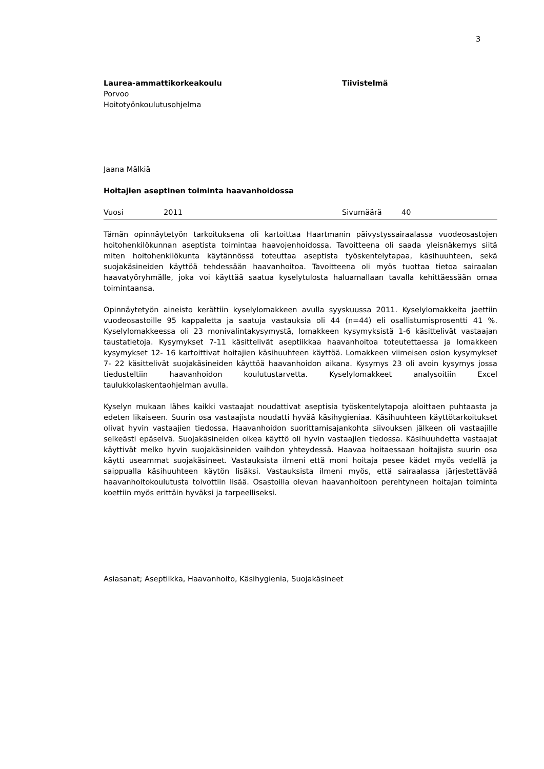3
Laurea-ammattikorkeakoulu Tiivistelmä
Porvoo
Hoitotyönkoulutusohjelma
Jaana Mälkiä
Hoitajien aseptinen toiminta haavanhoidossa
Vuosi 2011 Sivumäärä 40
Tämän opinnäytetyön tarkoituksena oli kartoittaa Haartmanin päivystyssairaalassa vuodeosastojen hoitohenkilökunnan aseptista toimintaa haavojenhoidossa. Tavoitteena oli saada yleisnäkemys siitä miten hoitohenkilökunta käytännössä toteuttaa aseptista työskentelytapaa, käsihuuhteen, sekä suojakäsineiden käyttöä tehdessään haavanhoitoa. Tavoitteena oli myös tuottaa tietoa sairaalan haavatyöryhmälle, joka voi käyttää saatua kyselytulosta haluamallaan tavalla kehittäessään omaa toimintaansa.
Opinnäytetyön aineisto kerättiin kyselylomakkeen avulla syyskuussa 2011. Kyselylomakkeita jaettiin vuodeosastoille 95 kappaletta ja saatuja vastauksia oli 44 (n=44) eli osallistumisprosentti 41 %. Kyselylomakkeessa oli 23 monivalintakysymystä, lomakkeen kysymyksistä 1-6 käsittelivät vastaajan taustatietoja. Kysymykset 7-11 käsittelivät aseptiikkaa haavanhoitoa toteutettaessa ja lomakkeen kysymykset 12- 16 kartoittivat hoitajien käsihuuhteen käyttöä. Lomakkeen viimeisen osion kysymykset 7- 22 käsittelivät suojakäsineiden käyttöä haavanhoidon aikana. Kysymys 23 oli avoin kysymys jossa tiedusteltiin haavanhoidon koulutustarvetta. Kyselylomakkeet analysoitiin Excel taulukkolaskentaohjelman avulla.
Kyselyn mukaan lähes kaikki vastaajat noudattivat aseptisia työskentelytapoja aloittaen puhtaasta ja edeten likaiseen. Suurin osa vastaajista noudatti hyvää käsihygieniaa. Käsihuuhteen käyttötarkoitukset olivat hyvin vastaajien tiedossa. Haavanhoidon suorittamisajankohta siivouksen jälkeen oli vastaajille selkeästi epäselvä. Suojakäsineiden oikea käyttö oli hyvin vastaajien tiedossa. Käsihuuhdetta vastaajat käyttivät melko hyvin suojakäsineiden vaihdon yhteydessä. Haavaa hoitaessaan hoitajista suurin osa käytti useammat suojakäsineet. Vastauksista ilmeni että moni hoitaja pesee kädet myös vedellä ja saippualla käsihuuhteen käytön lisäksi. Vastauksista ilmeni myös, että sairaalassa järjestettävää haavanhoitokoulutusta toivottiin lisää. Osastoilla olevan haavanhoitoon perehtyneen hoitajan toiminta koettiin myös erittäin hyväksi ja tarpeelliseksi.
Asiasanat; Aseptiikka, Haavanhoito, Käsihygienia, Suojakäsineet